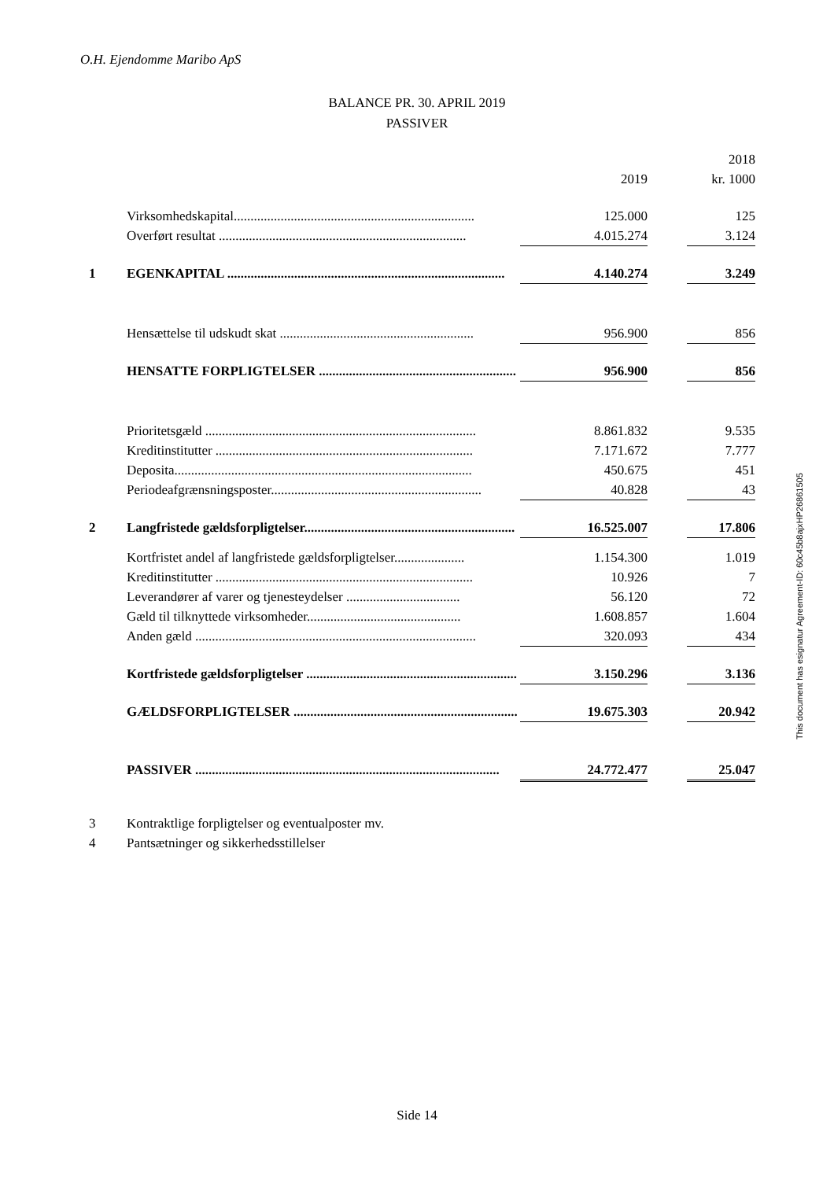O.H. Ejendomme Maribo ApS
BALANCE PR. 30. APRIL 2019
PASSIVER
| | | | | 2018 |
| | | 2019 | | kr. 1000 |
| | Virksomhedskapital........................................................................ | 125.000 | | 125 |
| | Overført resultat .......................................................................... | 4.015.274 | | 3.124 |
| 1 | EGENKAPITAL ................................................................................... | 4.140.274 | | 3.249 |
| | Hensættelse til udskudt skat .......................................................... | 956.900 | | 856 |
| | HENSATTE FORPLIGTELSER ........................................................... | 956.900 | | 856 |
| | Prioritetsgæld ................................................................................. | 8.861.832 | | 9.535 |
| | Kreditinstitutter ............................................................................. | 7.171.672 | | 7.777 |
| | Deposita......................................................................................... | 450.675 | | 451 |
| | Periodeafgrænsningsposter............................................................... | 40.828 | | 43 |
| 2 | Langfristede gældsforpligtelser............................................................... | 16.525.007 | | 17.806 |
| | Kortfristet andel af langfristede gældsforpligtelser..................... | 1.154.300 | | 1.019 |
| | Kreditinstitutter ............................................................................. | 10.926 | | 7 |
| | Leverandører af varer og tjenesteydelser .................................. | 56.120 | | 72 |
| | Gæld til tilknyttede virksomheder.............................................. | 1.608.857 | | 1.604 |
| | Anden gæld .................................................................................... | 320.093 | | 434 |
| | Kortfristede gældsforpligtelser ............................................................... | 3.150.296 | | 3.136 |
| | GÆLDSFORPLIGTELSER ................................................................... | 19.675.303 | | 20.942 |
| | PASSIVER ........................................................................................... | 24.772.477 | | 25.047 |
| 3 | Kontraktlige forpligtelser og eventualposter mv. | | | |
| 4 | Pantsætninger og sikkerhedsstillelser | | | |
This document has esignatur Agreement-ID: 60c45b8ajxHP26861505
Side 14